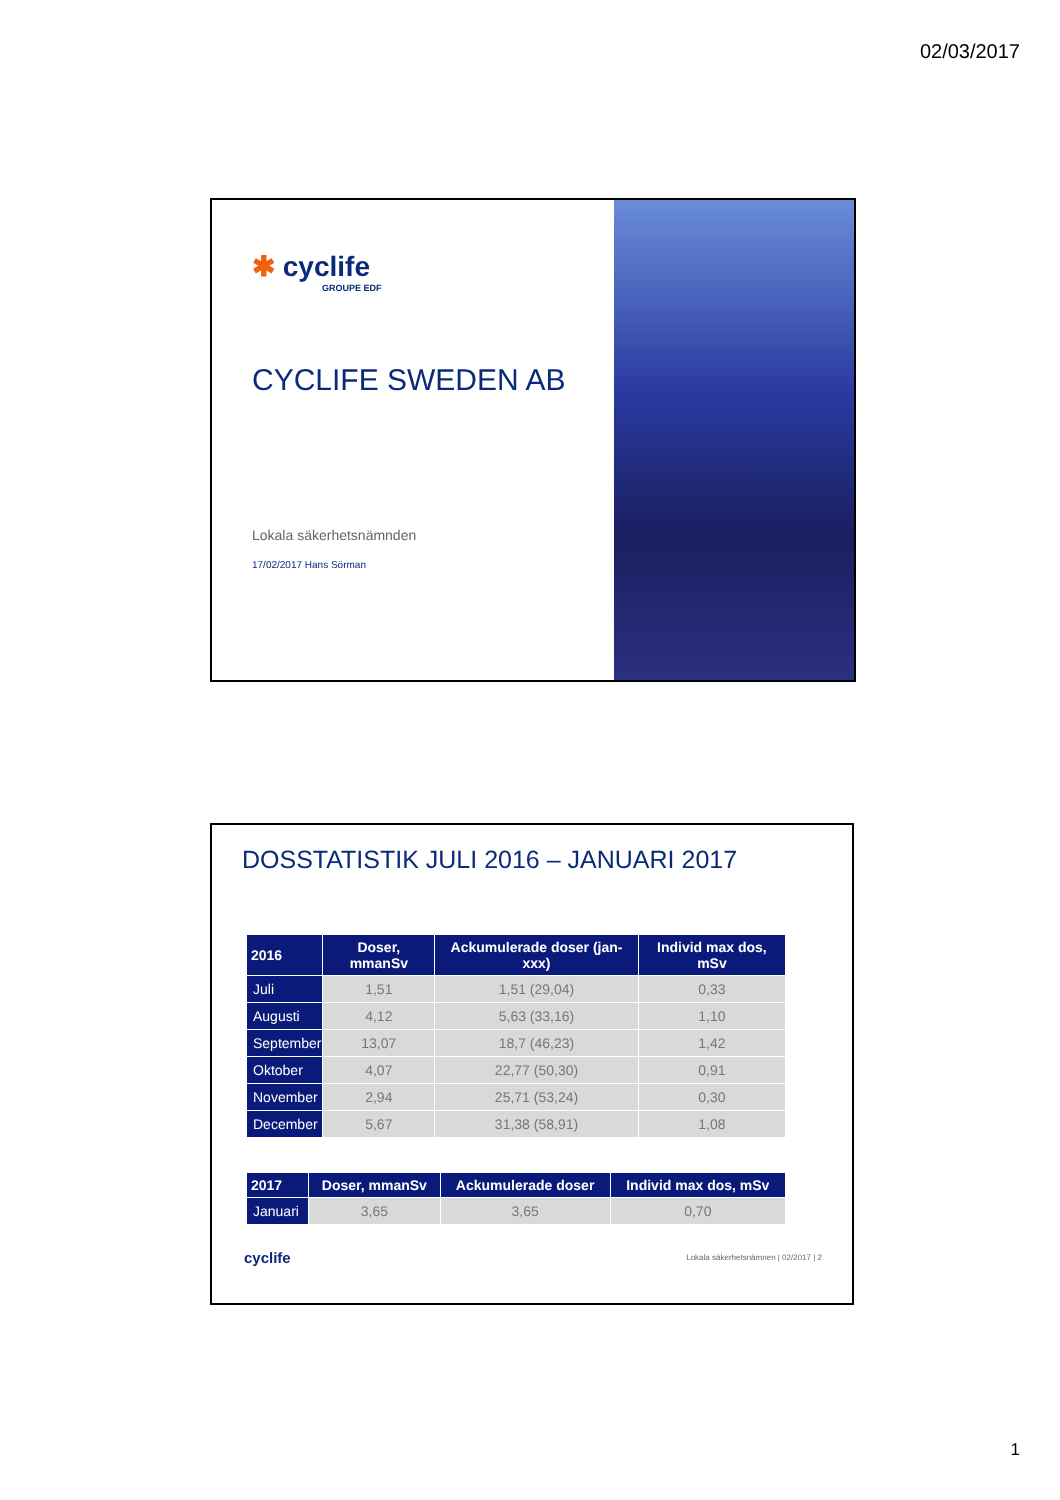02/03/2017
✱ cyclife
GROUPE EDF
CYCLIFE SWEDEN AB
Lokala säkerhetsnämnden
17/02/2017 Hans Sörman
DOSSTATISTIK JULI 2016 – JANUARI 2017
| 2016 | Doser, mmanSv | Ackumulerade doser (jan-xxx) | Individ max dos, mSv |
| --- | --- | --- | --- |
| Juli | 1,51 | 1,51 (29,04) | 0,33 |
| Augusti | 4,12 | 5,63 (33,16) | 1,10 |
| September | 13,07 | 18,7 (46,23) | 1,42 |
| Oktober | 4,07 | 22,77 (50,30) | 0,91 |
| November | 2,94 | 25,71 (53,24) | 0,30 |
| December | 5,67 | 31,38 (58,91) | 1,08 |
| 2017 | Doser, mmanSv | Ackumulerade doser | Individ max dos, mSv |
| --- | --- | --- | --- |
| Januari | 3,65 | 3,65 | 0,70 |
cyclife Lokala säkerhetsnämnen | 02/2017 | 2
1